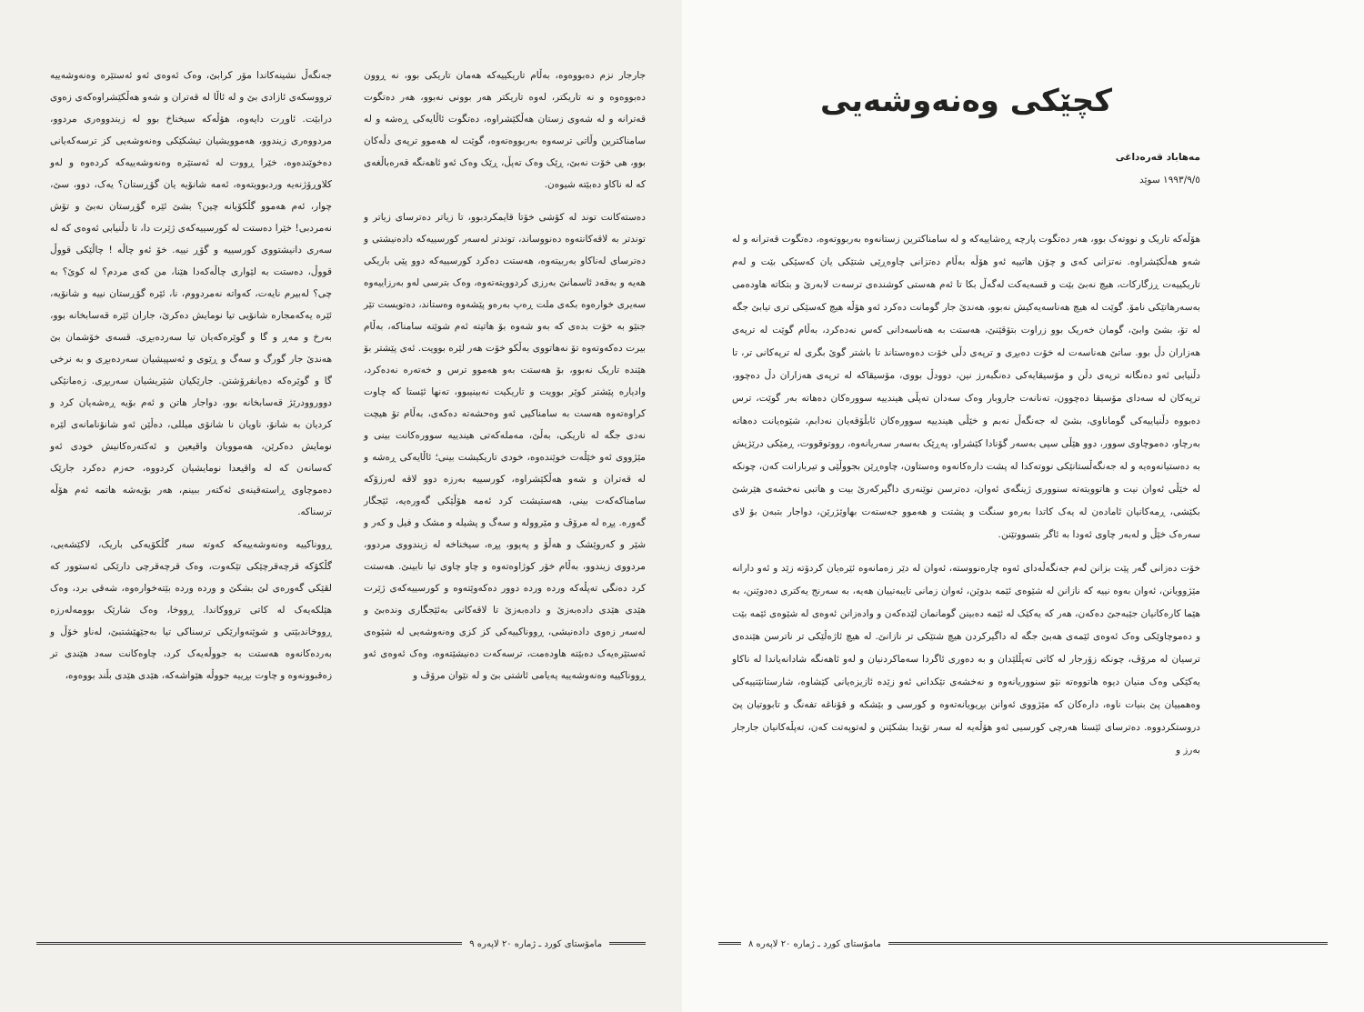کچێکی وەنەوشەیی
مەهاباد قەرەداغی
١٩٩٣/٩/٥ سوێد
هۆڵەکە تاریک و نووتەک بوو، هەر دەتگوت پارچە ڕەشاییەکە و لە سامناکترین زستانەوە بەربووتەوە، دەتگوت قەترانە و لە شەو هەڵکێشراوە. نەتزانی کەی و چۆن هاتییە ئەو هۆڵە بەڵام دەتزانی چاوەڕێی شتێکی یان کەسێکی بێت و لەم تاریکییەت ڕزگارکات، هیچ نەبێ بێت و قسەیەکت لەگەڵ بکا تا ئەم هەستی کوشندەی ترسەت لابەرێ و بتکاتە هاودەمی بەسەرهاتێکی نامۆ. گوێت لە هیچ هەناسەیەکیش نەبوو، هەندێ جار گومانت دەکرد ئەو هۆڵە هیچ کەسێکی تری تیابێ جگە لە تۆ، بشێ وابێ، گومان خەریک بوو زراوت بتۆقێنێ، هەستت بە هەناسەدانی کەس نەدەکرد، بەڵام گوێت لە ترپەی هەزاران دڵ بوو. ساتێ هەناسەت لە خۆت دەبڕی و ترپەی دڵی خۆت دەوەستاند تا باشتر گوێ بگری لە ترپەکانی تر، تا دڵنیابی ئەو دەنگانە ترپەی دڵن و مۆسیقایەکی دەنگبەرز نین، دوودڵ بووی، مۆسیقاکە لە ترپەی هەزاران دڵ دەچوو، ترپەکان لە سەدای مۆسیقا دەچوون، تەنانەت جاروبار وەک سەدان تەپڵی هیندییە سوورەکان دەهاتە بەر گوێت، ترس دەبووە دڵنیاییەکی گوماناوی، بشێ لە جەنگەڵ نەبم و خێڵی هیندییە سوورەکان ئابڵۆقەیان نەدابم، شێوەیانت دەهاتە بەرچاو، دەموچاوی سوور، دوو هێڵی سپی بەسەر گۆنادا کێشراو، پەڕێک بەسەر سەریانەوە، رووتوقووت، ڕمێکی درێژیش بە دەستیانەوەیە و لە جەنگەڵستانێکی نووتەکدا لە پشت دارەکانەوە وەستاون، چاوەڕێن بجووڵێی و تیربارانت کەن، چونکە لە خێڵی ئەوان نیت و هاتوویتەتە سنووری ژینگەی ئەوان، دەترسن نوێنەری داگیرکەرێ بیت و هاتبی نەخشەی هێرشێ بکێشی، ڕمەکانیان ئامادەن لە یەک کاتدا بەرەو سنگت و پشتت و هەموو جەستەت بهاوێژرێن، دواجار بتبەن بۆ لای سەرەک خێڵ و لەبەر چاوی ئەودا بە ئاگر بتسووتێنن.
خۆت دەزانی گەر پێت بزانن لەم جەنگەڵەدای ئەوە چارەنووستە، ئەوان لە دێر زەمانەوە ئێرەیان کردۆتە زێد و ئەو دارانە مێژوویانن، ئەوان بەوە نییە کە نازانن لە شێوەی ئێمە بدوێن، ئەوان زمانی تایبەتییان هەیە، بە سەرنج یەکتری دەدوێنن، بە هێما کارەکانیان جێبەجێ دەکەن، هەر کە یەکێک لە ئێمە دەبینن گومانمان لێدەکەن و وادەزانن ئەوەی لە شێوەی ئێمە بێت و دەموچاوێکی وەک ئەوەی ئێمەی هەبێ جگە لە داگیرکردن هیچ شتێکی تر نازانێ. لە هیچ ئاژەڵێکی تر ناترسن هێندەی ترسیان لە مرۆڤ، چونکە زۆرجار لە کاتی تەپڵلێدان و بە دەوری ئاگردا سەماکردنیان و لەو ئاهەنگە شادانەیاندا لە ناکاو یەکێکی وەک منیان دیوە هاتووەتە نێو سنووریانەوە و نەخشەی تێکدانی ئەو زێدە ئازیزەیانی کێشاوە، شارستانێتییەکی وەهمییان پێ بنیات ناوە، دارەکان کە مێژووی ئەوانن بڕیویانەتەوە و کورسی و بێشکە و قۆناغە تفەنگ و تابووتیان پێ دروستکردووە. دەترسای ئێستا هەرچی کورسیی ئەو هۆڵەیە لە سەر تۆیدا بشکێنن و لەتوپەتت کەن، تەپڵەکانیان جارجار بەرز و
مامۆستای کورد ـ ژمارە ٢٠ لاپەرە ٨
جارجار نزم دەبووەوە، بەڵام تاریکییەکە هەمان تاریکی بوو، نە ڕوون دەبووەوە و نە تاریکتر، لەوە تاریکتر هەر بوونی نەبوو، هەر دەتگوت قەترانە و لە شەوی زستان هەڵکێشراوە، دەتگوت ئاڵایەکی ڕەشە و لە سامناکترین وڵاتی ترسەوە بەربووەتەوە، گوێت لە هەموو ترپەی دڵەکان بوو، هی خۆت نەبێ، ڕێک وەک تەپڵ، ڕێک وەک ئەو ئاهەنگە قەرەباڵغەی کە لە ناکاو دەبێتە شیوەن.
دەستەکانت توند لە کۆشی خۆتا قایمکردبوو، تا زیاتر دەترسای زیاتر و توندتر بە لاقەکانتەوە دەنووساند، توندتر لەسەر کورسییەکە دادەنیشتی و دەترسای لەناکاو بەربیتەوە، هەستت دەکرد کورسییەکە دوو پێی باریکی هەیە و بەقەد ئاسمانێ بەرزی کردوویتەتەوە، وەک بترسی لەو بەرزاییەوە سەیری خوارەوە بکەی ملت ڕەپ بەرەو پێشەوە وەستاند، دەتویست تێر جنێو بە خۆت بدەی کە بەو شەوە بۆ هاتیتە ئەم شوێنە سامناکە، بەڵام بیرت دەکەوتەوە تۆ نەهاتووی بەڵکو خۆت هەر لێرە بوویت. ئەی پێشتر بۆ هێندە تاریک نەبوو، بۆ هەستت بەو هەموو ترس و خەتەرە نەدەکرد، وادیارە پێشتر کوێر بوویت و تاریکیت نەبینیبوو، تەنها ئێستا کە چاوت کراوەتەوە هەست بە سامناکیی ئەو وەحشەتە دەکەی، بەڵام تۆ هیچت نەدی جگە لە تاریکی، بەڵێ، مەملەکەتی هیندییە سوورەکانت بینی و مێژووی ئەو خێڵەت خوێندەوە، خودی تاریکیشت بینی؛ ئاڵایەکی ڕەشە و لە قەتران و شەو هەڵکێشراوە، کورسییە بەرزە دوو لاقە لەرزۆکە سامناکەکەت بینی، هەستیشت کرد ئەمە هۆڵێکی گەورەیە، ئێجگار گەورە. پڕە لە مرۆڤ و مێروولە و سەگ و پشیلە و مشک و فیل و کەر و شێر و کەروێشک و هەڵۆ و پەپوو، پڕە، سیخناخە لە زیندووی مردوو، مردووی زیندوو، بەڵام خۆر کوژاوەتەوە و چاو چاوی تیا نابینێ. هەستت کرد دەنگی تەپڵەکە وردە وردە دوور دەکەوێتەوە و کورسییەکەی ژێرت هێدی هێدی دادەبەزێ و دادەبەزێ تا لاقەکانی بەئێجگاری وندەبێ و لەسەر زەوی دادەنیشی، ڕووناکییەکی کز کزی وەنەوشەیی لە شێوەی ئەستێرەیەک دەبێتە هاودەمت، ترسەکەت دەنیشێتەوە، وەک ئەوەی ئەو ڕووناکییە وەنەوشەییە پەیامی ئاشتی بێ و لە نێوان مرۆڤ و
جەنگەڵ نشینەکاندا مۆر کرابێ، وەک ئەوەی ئەو ئەستێرە وەنەوشەییە ترووسکەی ئازادی بێ و لە ئاڵا لە قەتران و شەو هەڵکێشراوەکەی زەوی درابێت. ئاوڕت دایەوە، هۆڵەکە سیخناخ بوو لە زیندووەری مردوو، مردووەری زیندوو، هەموویشیان تیشکێکی وەنەوشەیی کز ترسەکەیانی دەخوێندەوە، خێرا ڕووت لە ئەستێرە وەنەوشەییەکە کردەوە و لەو کلاوڕۆژنەیە وردبوویتەوە، ئەمە شانۆیە یان گۆڕستان؟ یەک، دوو، سێ، چوار، ئەم هەموو گڵکۆیانە چین؟ بشێ ئێرە گۆڕستان نەبێ و تۆش نەمردبی! خێرا دەستت لە کورسییەکەی ژێرت دا، تا دڵنیابی ئەوەی کە لە سەری دانیشتووی کورسییە و گۆڕ نییە. خۆ ئەو چاڵە ! چاڵێکی قووڵ قووڵ، دەستت بە لێواری چاڵەکەدا هێنا، من کەی مردم؟ لە کوێ؟ بە چی؟ لەبیرم نایەت، کەواتە نەمردووم، نا، ئێرە گۆڕستان نییە و شانۆیە، ئێرە یەکەمجارە شانۆیی تیا نومایش دەکرێ، جاران ئێرە قەسابخانە بوو، بەرخ و مەڕ و گا و گوێرەکەیان تیا سەردەبڕی. قسەی خۆشمان بێ هەندێ جار گورگ و سەگ و ڕێوی و ئەسپیشیان سەردەبڕی و بە نرخی گا و گوێرەکە دەیانفرۆشتن. جارێکیان شێریشیان سەربڕی. زەمانێکی دووروودرێژ قەسابخانە بوو، دواجار هاتن و ئەم بۆیە ڕەشەیان کرد و کردیان بە شانۆ، ناویان نا شانۆی میللی، دەڵێن ئەو شانۆنامانەی لێرە نومایش دەکرێن، هەموویان واقیعین و ئەکتەرەکانیش خودی ئەو کەسانەن کە لە واقیعدا نومایشیان کردووە، حەزم دەکرد جارێک دەموچاوی ڕاستەقینەی ئەکتەر ببینم، هەر بۆیەشە هاتمە ئەم هۆڵە ترسناکە.
ڕووناکییە وەنەوشەییەکە کەوتە سەر گڵکۆیەکی باریک، لاکێشەیی، گڵکۆکە قرچەقرچێکی تێکەوت، وەک قرچەقرچی دارێکی ئەستوور کە لقێکی گەورەی لێ بشکێ و وردە وردە بێتەخوارەوە، شەقی برد، وەک هێلکەیەک لە کاتی ترووکاندا. ڕووخا، وەک شارێک بوومەلەرزە ڕووخاندبێتی و شوێنەوارێکی ترسناکی تیا بەجێهێشتبێ، لەناو خۆڵ و بەردەکانەوە هەستت بە جووڵەیەک کرد، چاوەکانت سەد هێندی تر زەقبوونەوە و چاوت بڕییە جووڵە هێواشەکە، هێدی هێدی بڵند بووەوە،
مامۆستای کورد ـ ژمارە ٢٠ لاپەرە ٩